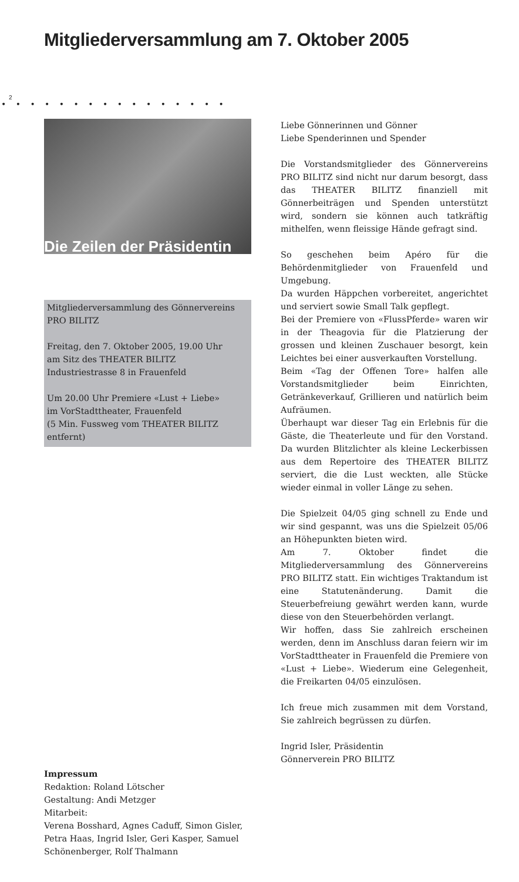Mitgliederversammlung am 7. Oktober 2005
2
• • • • • • • • • • • • • • • •
Die Zeilen der Präsidentin
Mitgliederversammlung des Gönner­vereins PRO BILITZ
Freitag, den 7. Oktober 2005, 19.00 Uhr
am Sitz des THEATER BILITZ
Industriestrasse 8 in Frauenfeld
Um 20.00 Uhr Premiere «Lust + Liebe»
im VorStadttheater, Frauenfeld
(5 Min. Fussweg vom THEATER BILITZ entfernt)
Impressum
Redaktion: Roland Lötscher
Gestaltung: Andi Metzger
Mitarbeit:
Verena Bosshard, Agnes Caduff, Simon Gisler, Petra Haas, Ingrid Isler, Geri Kas­per, Samuel Schönenberger, Rolf Thal­mann
Liebe Gönnerinnen und Gönner
Liebe Spenderinnen und Spender
Die Vorstandsmitglieder des Gönnervereins PRO BILITZ sind nicht nur darum besorgt, dass das THEATER BILITZ finanziell mit Gönnerbeiträgen und Spenden unterstützt wird, sondern sie können auch tatkräftig mithelfen, wenn fleissige Hände gefragt sind.
So geschehen beim Apéro für die Behördenmitglieder von Frauenfeld und Umgebung.
Da wurden Häppchen vorbereitet, angerichtet und serviert sowie Small Talk gepflegt.
Bei der Premiere von «FlussPferde» waren wir in der Theagovia für die Platzierung der grossen und kleinen Zuschauer besorgt, kein Leichtes bei einer ausverkauften Vorstellung.
Beim «Tag der Offenen Tore» halfen alle Vorstandsmitglieder beim Einrichten, Getränkeverkauf, Grillieren und natürlich beim Aufräumen.
Überhaupt war dieser Tag ein Erlebnis für die Gäste, die Theaterleute und für den Vorstand. Da wurden Blitzlichter als kleine Leckerbissen aus dem Repertoire des THEATER BILITZ serviert, die die Lust weckten, alle Stücke wieder einmal in voller Länge zu sehen.
Die Spielzeit 04/05 ging schnell zu Ende und wir sind gespannt, was uns die Spielzeit 05/06 an Höhepunkten bieten wird.
Am 7. Oktober findet die Mitgliederversammlung des Gönnervereins PRO BILITZ statt. Ein wichtiges Traktandum ist eine Statutenänderung. Damit die Steuerbefreiung gewährt werden kann, wurde diese von den Steuerbehörden verlangt.
Wir hoffen, dass Sie zahlreich erscheinen werden, denn im Anschluss daran feiern wir im VorStadttheater in Frauenfeld die Premiere von «Lust + Liebe». Wiederum eine Gelegenheit, die Freikarten 04/05 einzulösen.
Ich freue mich zusammen mit dem Vorstand, Sie zahlreich begrüssen zu dürfen.
Ingrid Isler, Präsidentin
Gönnerverein PRO BILITZ